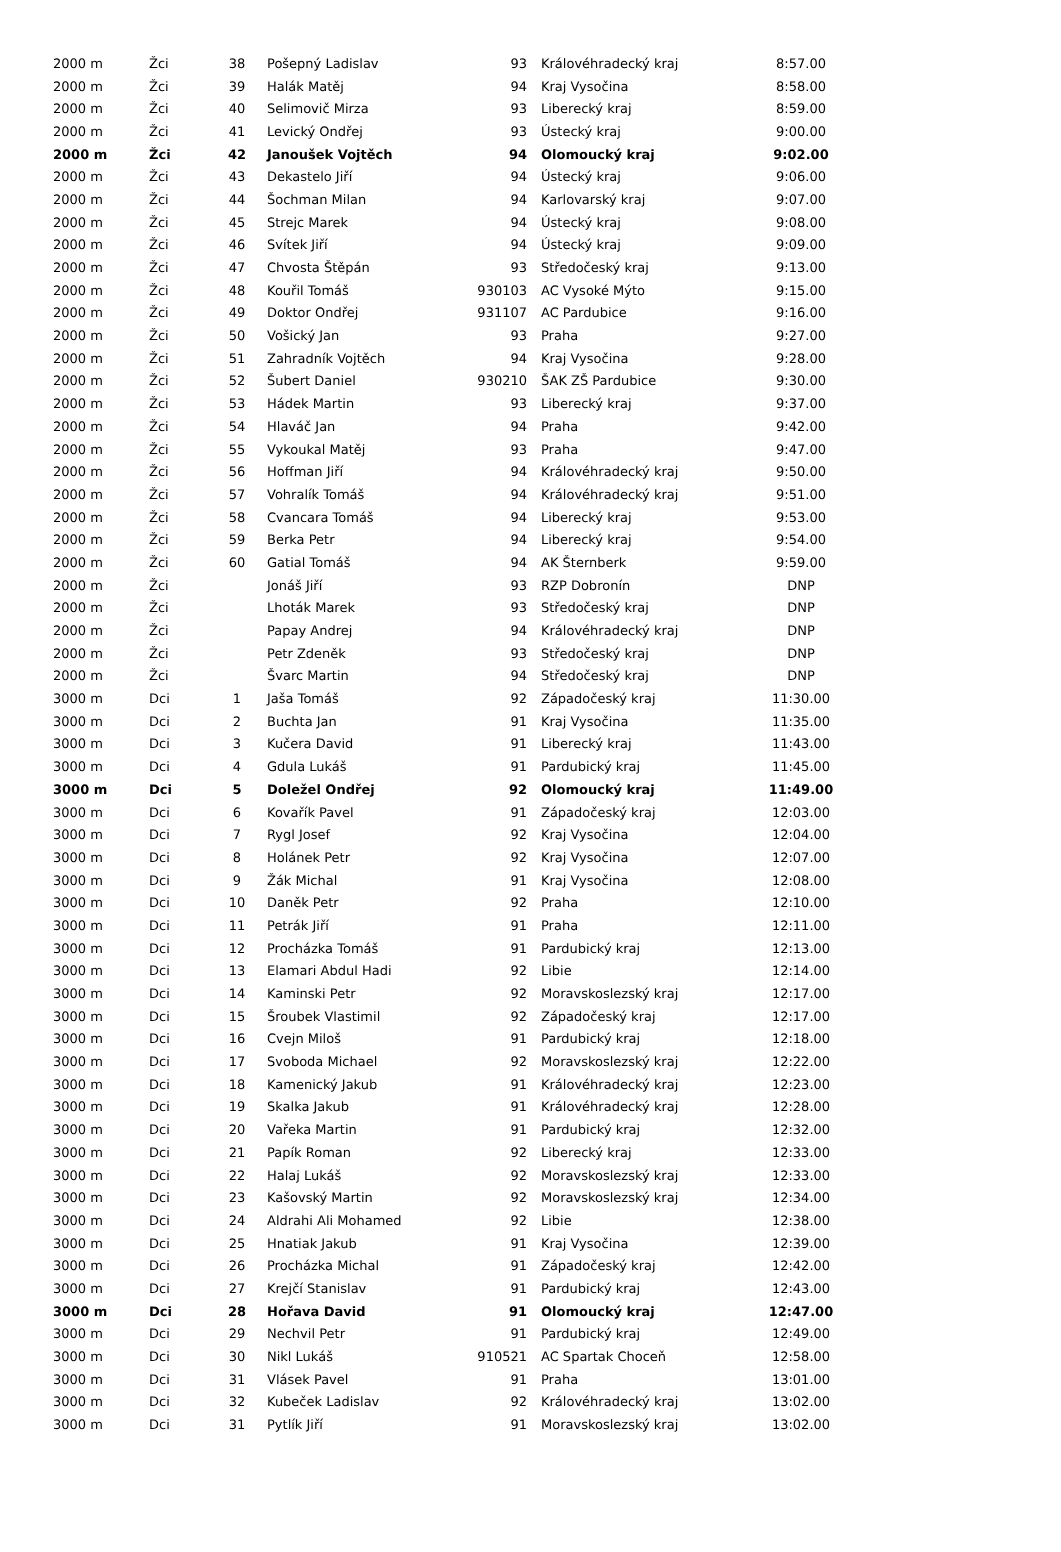| 2000 m | Žci | 38 | Pošepný Ladislav | 93 | Královéhradecký kraj | 8:57.00 |
| 2000 m | Žci | 39 | Halák Matěj | 94 | Kraj Vysočina | 8:58.00 |
| 2000 m | Žci | 40 | Selimovič Mirza | 93 | Liberecký kraj | 8:59.00 |
| 2000 m | Žci | 41 | Levický Ondřej | 93 | Ústecký kraj | 9:00.00 |
| 2000 m | Žci | 42 | Janoušek Vojtěch | 94 | Olomoucký kraj | 9:02.00 |
| 2000 m | Žci | 43 | Dekastelo Jiří | 94 | Ústecký kraj | 9:06.00 |
| 2000 m | Žci | 44 | Šochman Milan | 94 | Karlovarský kraj | 9:07.00 |
| 2000 m | Žci | 45 | Strejc Marek | 94 | Ústecký kraj | 9:08.00 |
| 2000 m | Žci | 46 | Svítek Jiří | 94 | Ústecký kraj | 9:09.00 |
| 2000 m | Žci | 47 | Chvosta Štěpán | 93 | Středočeský kraj | 9:13.00 |
| 2000 m | Žci | 48 | Kouřil Tomáš | 930103 | AC Vysoké Mýto | 9:15.00 |
| 2000 m | Žci | 49 | Doktor Ondřej | 931107 | AC Pardubice | 9:16.00 |
| 2000 m | Žci | 50 | Vošický Jan | 93 | Praha | 9:27.00 |
| 2000 m | Žci | 51 | Zahradník Vojtěch | 94 | Kraj Vysočina | 9:28.00 |
| 2000 m | Žci | 52 | Šubert Daniel | 930210 | ŠAK ZŠ Pardubice | 9:30.00 |
| 2000 m | Žci | 53 | Hádek Martin | 93 | Liberecký kraj | 9:37.00 |
| 2000 m | Žci | 54 | Hlaváč Jan | 94 | Praha | 9:42.00 |
| 2000 m | Žci | 55 | Vykoukal Matěj | 93 | Praha | 9:47.00 |
| 2000 m | Žci | 56 | Hoffman Jiří | 94 | Královéhradecký kraj | 9:50.00 |
| 2000 m | Žci | 57 | Vohralík Tomáš | 94 | Královéhradecký kraj | 9:51.00 |
| 2000 m | Žci | 58 | Cvancara Tomáš | 94 | Liberecký kraj | 9:53.00 |
| 2000 m | Žci | 59 | Berka Petr | 94 | Liberecký kraj | 9:54.00 |
| 2000 m | Žci | 60 | Gatial Tomáš | 94 | AK Šternberk | 9:59.00 |
| 2000 m | Žci | | Jonáš Jiří | 93 | RZP Dobronín | DNP |
| 2000 m | Žci | | Lhoták Marek | 93 | Středočeský kraj | DNP |
| 2000 m | Žci | | Papay Andrej | 94 | Královéhradecký kraj | DNP |
| 2000 m | Žci | | Petr Zdeněk | 93 | Středočeský kraj | DNP |
| 2000 m | Žci | | Švarc Martin | 94 | Středočeský kraj | DNP |
| 3000 m | Dci | 1 | Jaša Tomáš | 92 | Západočeský kraj | 11:30.00 |
| 3000 m | Dci | 2 | Buchta Jan | 91 | Kraj Vysočina | 11:35.00 |
| 3000 m | Dci | 3 | Kučera David | 91 | Liberecký kraj | 11:43.00 |
| 3000 m | Dci | 4 | Gdula Lukáš | 91 | Pardubický kraj | 11:45.00 |
| 3000 m | Dci | 5 | Doležel Ondřej | 92 | Olomoucký kraj | 11:49.00 |
| 3000 m | Dci | 6 | Kovařík Pavel | 91 | Západočeský kraj | 12:03.00 |
| 3000 m | Dci | 7 | Rygl Josef | 92 | Kraj Vysočina | 12:04.00 |
| 3000 m | Dci | 8 | Holánek Petr | 92 | Kraj Vysočina | 12:07.00 |
| 3000 m | Dci | 9 | Žák Michal | 91 | Kraj Vysočina | 12:08.00 |
| 3000 m | Dci | 10 | Daněk Petr | 92 | Praha | 12:10.00 |
| 3000 m | Dci | 11 | Petrák Jiří | 91 | Praha | 12:11.00 |
| 3000 m | Dci | 12 | Procházka Tomáš | 91 | Pardubický kraj | 12:13.00 |
| 3000 m | Dci | 13 | Elamari Abdul Hadi | 92 | Libie | 12:14.00 |
| 3000 m | Dci | 14 | Kaminski Petr | 92 | Moravskoslezský kraj | 12:17.00 |
| 3000 m | Dci | 15 | Šroubek Vlastimil | 92 | Západočeský kraj | 12:17.00 |
| 3000 m | Dci | 16 | Cvejn Miloš | 91 | Pardubický kraj | 12:18.00 |
| 3000 m | Dci | 17 | Svoboda Michael | 92 | Moravskoslezský kraj | 12:22.00 |
| 3000 m | Dci | 18 | Kamenický Jakub | 91 | Královéhradecký kraj | 12:23.00 |
| 3000 m | Dci | 19 | Skalka Jakub | 91 | Královéhradecký kraj | 12:28.00 |
| 3000 m | Dci | 20 | Vařeka Martin | 91 | Pardubický kraj | 12:32.00 |
| 3000 m | Dci | 21 | Papík Roman | 92 | Liberecký kraj | 12:33.00 |
| 3000 m | Dci | 22 | Halaj Lukáš | 92 | Moravskoslezský kraj | 12:33.00 |
| 3000 m | Dci | 23 | Kašovský Martin | 92 | Moravskoslezský kraj | 12:34.00 |
| 3000 m | Dci | 24 | Aldrahi Ali Mohamed | 92 | Libie | 12:38.00 |
| 3000 m | Dci | 25 | Hnatiak Jakub | 91 | Kraj Vysočina | 12:39.00 |
| 3000 m | Dci | 26 | Procházka Michal | 91 | Západočeský kraj | 12:42.00 |
| 3000 m | Dci | 27 | Krejčí Stanislav | 91 | Pardubický kraj | 12:43.00 |
| 3000 m | Dci | 28 | Hořava David | 91 | Olomoucký kraj | 12:47.00 |
| 3000 m | Dci | 29 | Nechvil Petr | 91 | Pardubický kraj | 12:49.00 |
| 3000 m | Dci | 30 | Nikl Lukáš | 910521 | AC Spartak Choceň | 12:58.00 |
| 3000 m | Dci | 31 | Vlásek Pavel | 91 | Praha | 13:01.00 |
| 3000 m | Dci | 32 | Kubeček Ladislav | 92 | Královéhradecký kraj | 13:02.00 |
| 3000 m | Dci | 31 | Pytlík Jiří | 91 | Moravskoslezský kraj | 13:02.00 |